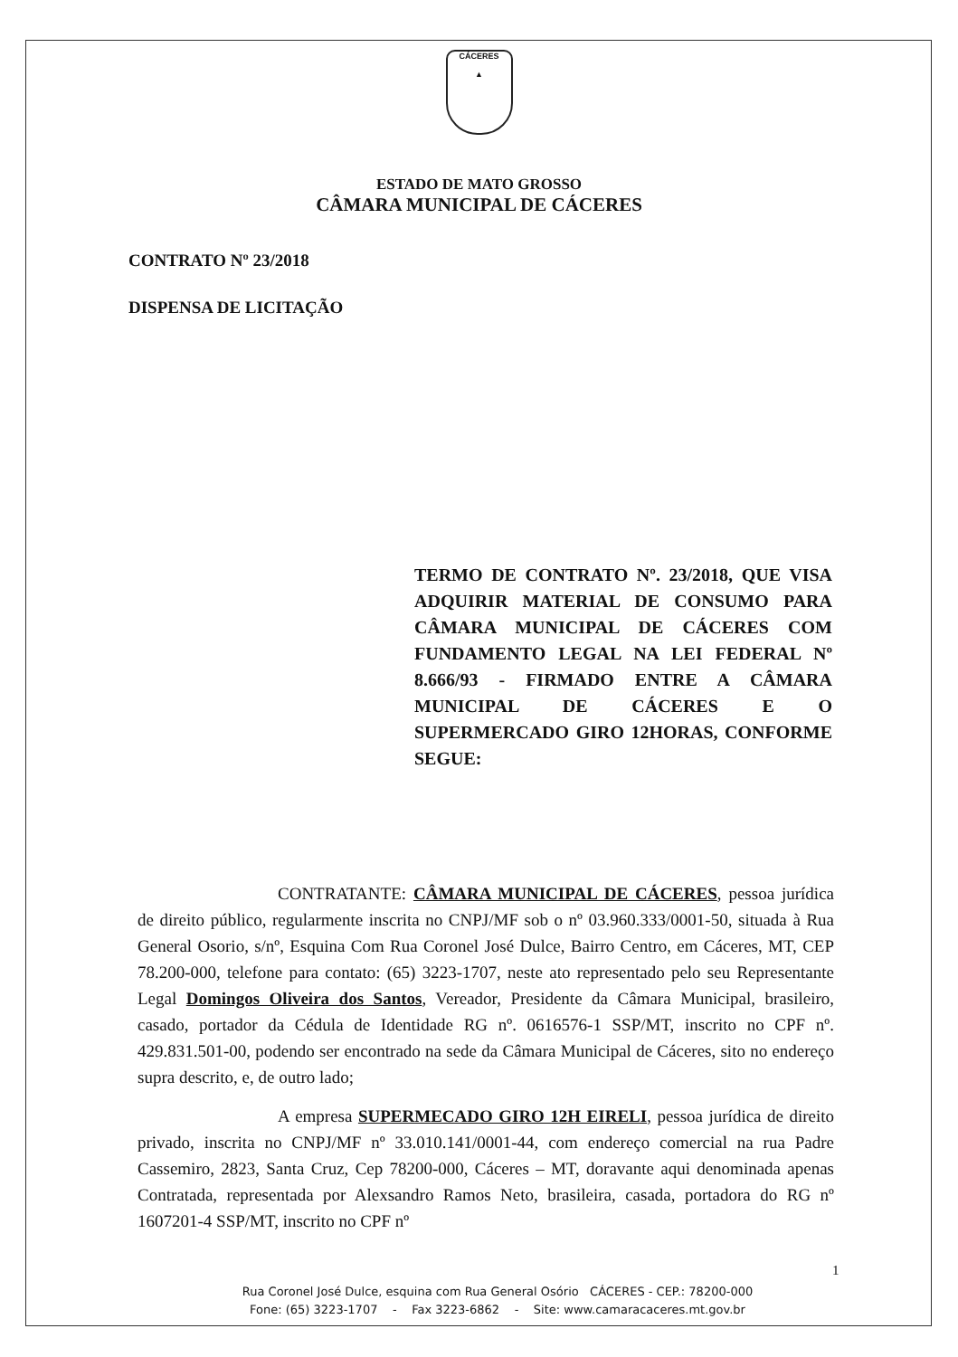CÁCERES
▲
ESTADO DE MATO GROSSO
CÂMARA MUNICIPAL DE CÁCERES
CONTRATO Nº 23/2018
DISPENSA DE LICITAÇÃO
TERMO DE CONTRATO Nº. 23/2018, QUE VISA ADQUIRIR MATERIAL DE CONSUMO PARA CÂMARA MUNICIPAL DE CÁCERES COM FUNDAMENTO LEGAL NA LEI FEDERAL Nº 8.666/93 - FIRMADO ENTRE A CÂMARA MUNICIPAL DE CÁCERES E O SUPERMERCADO GIRO 12HORAS, CONFORME SEGUE:
CONTRATANTE: CÂMARA MUNICIPAL DE CÁCERES, pessoa jurídica de direito público, regularmente inscrita no CNPJ/MF sob o nº 03.960.333/0001-50, situada à Rua General Osorio, s/nº, Esquina Com Rua Coronel José Dulce, Bairro Centro, em Cáceres, MT, CEP 78.200-000, telefone para contato: (65) 3223-1707, neste ato representado pelo seu Representante Legal Domingos Oliveira dos Santos, Vereador, Presidente da Câmara Municipal, brasileiro, casado, portador da Cédula de Identidade RG nº. 0616576-1 SSP/MT, inscrito no CPF nº. 429.831.501-00, podendo ser encontrado na sede da Câmara Municipal de Cáceres, sito no endereço supra descrito, e, de outro lado;
A empresa SUPERMECADO GIRO 12H EIRELI, pessoa jurídica de direito privado, inscrita no CNPJ/MF nº 33.010.141/0001-44, com endereço comercial na rua Padre Cassemiro, 2823, Santa Cruz, Cep 78200-000, Cáceres – MT, doravante aqui denominada apenas Contratada, representada por Alexsandro Ramos Neto, brasileira, casada, portadora do RG nº 1607201-4 SSP/MT, inscrito no CPF nº
1
Rua Coronel José Dulce, esquina com Rua General Osório CÁCERES - CEP.: 78200-000
Fone: (65) 3223-1707 - Fax 3223-6862 - Site: www.camaracaceres.mt.gov.br